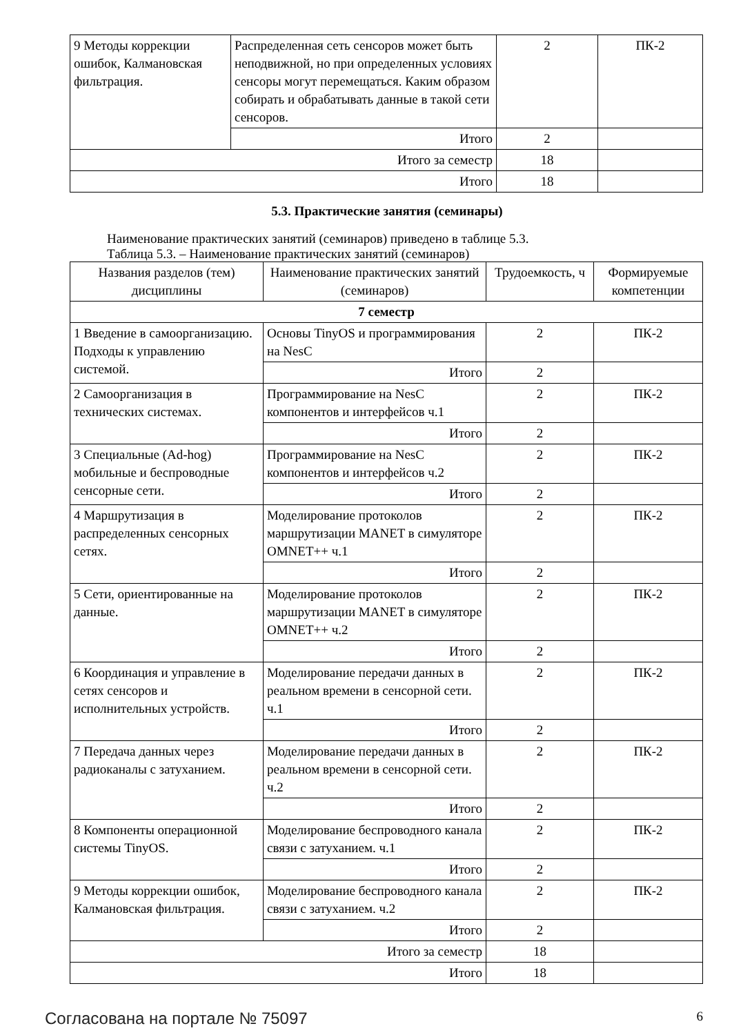| 9 Методы коррекции ошибок, Калмановская фильтрация. | Распределенная сеть сенсоров может быть неподвижной, но при определенных условиях сенсоры могут перемещаться. Каким образом собирать и обрабатывать данные в такой сети сенсоров. | 2 | ПК-2 |
| | Итого | 2 | |
| Итого за семестр | | 18 | |
| Итого | | 18 | |
5.3. Практические занятия (семинары)
Наименование практических занятий (семинаров) приведено в таблице 5.3.
Таблица 5.3. – Наименование практических занятий (семинаров)
| Названия разделов (тем) дисциплины | Наименование практических занятий (семинаров) | Трудоемкость, ч | Формируемые компетенции |
| --- | --- | --- | --- |
| 7 семестр | | | |
| 1 Введение в самоорганизацию. Подходы к управлению системой. | Основы TinyOS и программирования на NesC | 2 | ПК-2 |
| | Итого | 2 | |
| 2 Самоорганизация в технических системах. | Программирование на NesC компонентов и интерфейсов ч.1 | 2 | ПК-2 |
| | Итого | 2 | |
| 3 Специальные (Ad-hog) мобильные и беспроводные сенсорные сети. | Программирование на NesC компонентов и интерфейсов ч.2 | 2 | ПК-2 |
| | Итого | 2 | |
| 4 Маршрутизация в распределенных сенсорных сетях. | Моделирование протоколов маршрутизации MANET в симуляторе OMNET++ ч.1 | 2 | ПК-2 |
| | Итого | 2 | |
| 5 Сети, ориентированные на данные. | Моделирование протоколов маршрутизации MANET в симуляторе OMNET++ ч.2 | 2 | ПК-2 |
| | Итого | 2 | |
| 6 Координация и управление в сетях сенсоров и исполнительных устройств. | Моделирование передачи данных в реальном времени в сенсорной сети. ч.1 | 2 | ПК-2 |
| | Итого | 2 | |
| 7 Передача данных через радиоканалы с затуханием. | Моделирование передачи данных в реальном времени в сенсорной сети. ч.2 | 2 | ПК-2 |
| | Итого | 2 | |
| 8 Компоненты операционной системы TinyOS. | Моделирование беспроводного канала связи с затуханием. ч.1 | 2 | ПК-2 |
| | Итого | 2 | |
| 9 Методы коррекции ошибок, Калмановская фильтрация. | Моделирование беспроводного канала связи с затуханием. ч.2 | 2 | ПК-2 |
| | Итого | 2 | |
| Итого за семестр | | 18 | |
| Итого | | 18 | |
Согласована на портале № 75097 6